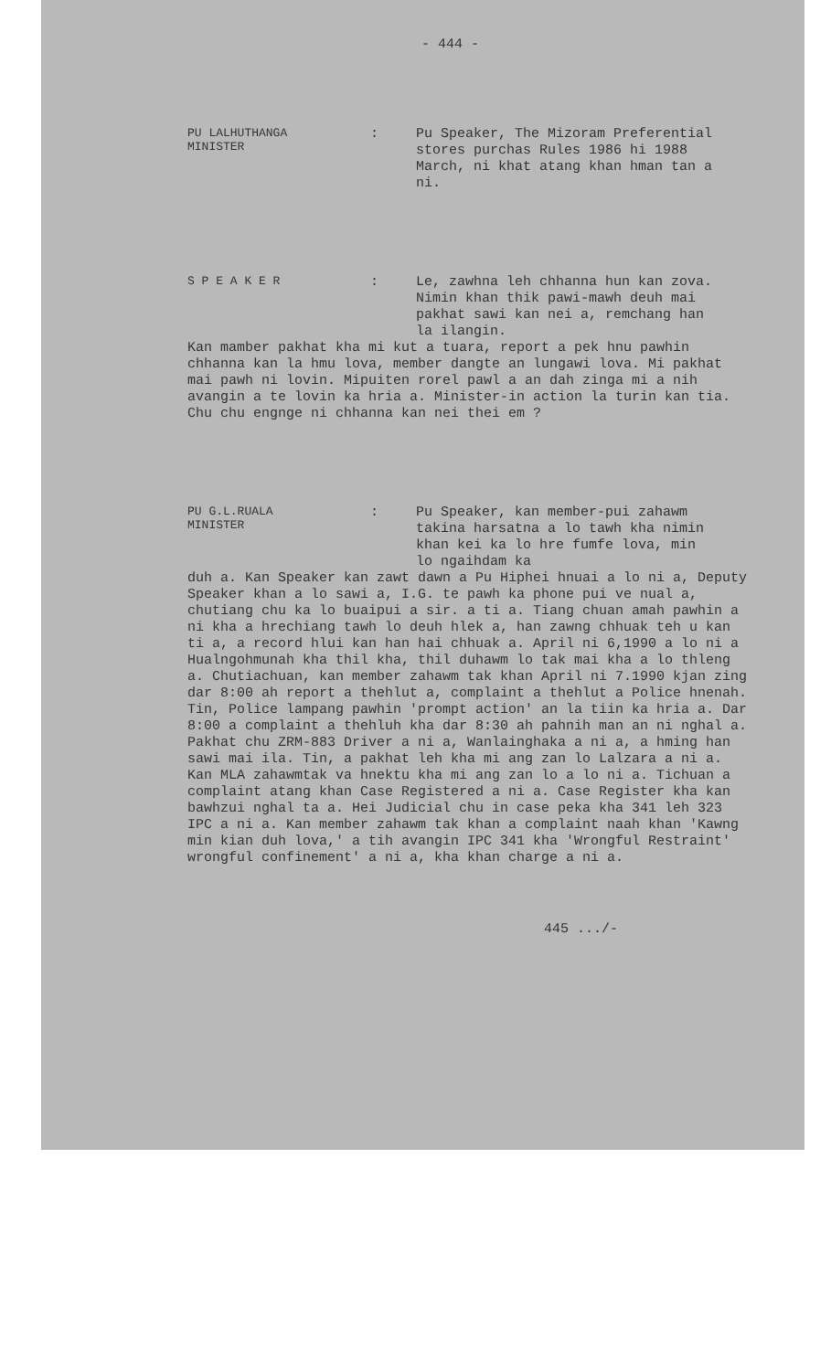- 444 -
PU LALHUTHANGA
MINISTER
: Pu Speaker, The Mizoram Preferential stores purchas Rules 1986 hi 1988 March, ni khat atang khan hman tan a ni.
S P E A K E R
: Le, zawhna leh chhanna hun kan zova. Nimin khan thik pawi-mawh deuh mai pakhat sawi kan nei a, remchang han la ilangin.
Kan mamber pakhat kha mi kut a tuara, report a pek hnu pawhin chhanna kan la hmu lova, member dangte an lungawi lova. Mi pakhat mai pawh ni lovin. Mipuiten rorel pawl a an dah zinga mi a nih avangin a te lovin ka hria a. Minister-in action la turin kan tia. Chu chu engnge ni chhanna kan nei thei em ?
PU G.L.RUALA
MINISTER
: Pu Speaker, kan member-pui zahawm takina harsatna a lo tawh kha nimin khan kei ka lo hre fumfe lova, min lo ngaihdam ka
duh a. Kan Speaker kan zawt dawn a Pu Hiphei hnuai a lo ni a, Deputy Speaker khan a lo sawi a, I.G. te pawh ka phone pui ve nual a, chutiang chu ka lo buaipui a sir. a ti a. Tiang chuan amah pawhin a ni kha a hrechiang tawh lo deuh hlek a, han zawng chhuak teh u kan ti a, a record hlui kan han hai chhuak a. April ni 6,1990 a lo ni a Hualngohmunah kha thil kha, thil duhawm lo tak mai kha a lo thleng a. Chutiachuan, kan member zahawm tak khan April ni 7.1990 kjan zing dar 8:00 ah report a thehlut a, complaint a thehlut a Police hnenah. Tin, Police lampang pawhin 'prompt action' an la tiin ka hria a. Dar 8:00 a complaint a thehluh kha dar 8:30 ah pahnih man an ni nghal a. Pakhat chu ZRM-883 Driver a ni a, Wanlainghaka a ni a, a hming han sawi mai ila. Tin, a pakhat leh kha mi ang zan lo Lalzara a ni a. Kan MLA zahawmtak va hnektu kha mi ang zan lo a lo ni a. Tichuan a complaint atang khan Case Registered a ni a. Case Register kha kan bawhzui nghal ta a. Hei Judicial chu in case peka kha 341 leh 323 IPC a ni a. Kan member zahawm tak khan a complaint naah khan 'Kawng min kian duh lova,' a tih avangin IPC 341 kha 'Wrongful Restraint' wrongful confinement' a ni a, kha khan charge a ni a.
445 .../-